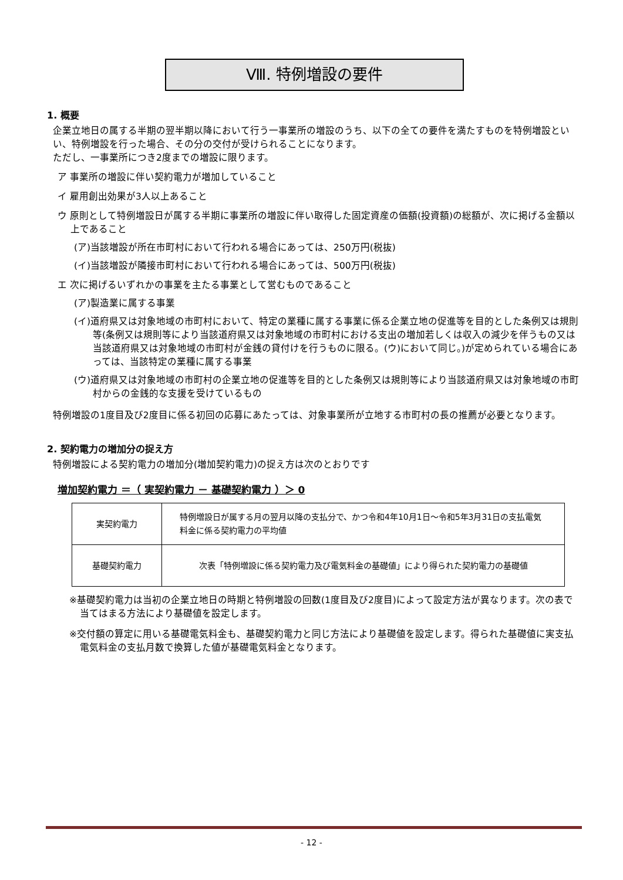Ⅷ. 特例増設の要件
1. 概要
企業立地日の属する半期の翌半期以降において行う一事業所の増設のうち、以下の全ての要件を満たすものを特例増設といい、特例増設を行った場合、その分の交付が受けられることになります。
ただし、一事業所につき2度までの増設に限ります。
ア 事業所の増設に伴い契約電力が増加していること
イ 雇用創出効果が3人以上あること
ウ 原則として特例増設日が属する半期に事業所の増設に伴い取得した固定資産の価額(投資額)の総額が、次に掲げる金額以上であること
(ア)当該増設が所在市町村において行われる場合にあっては、250万円(税抜)
(イ)当該増設が隣接市町村において行われる場合にあっては、500万円(税抜)
エ 次に掲げるいずれかの事業を主たる事業として営むものであること
(ア)製造業に属する事業
(イ)道府県又は対象地域の市町村において、特定の業種に属する事業に係る企業立地の促進等を目的とした条例又は規則等(条例又は規則等により当該道府県又は対象地域の市町村における支出の増加若しくは収入の減少を伴うもの又は当該道府県又は対象地域の市町村が金銭の貸付けを行うものに限る。(ウ)において同じ。)が定められている場合にあっては、当該特定の業種に属する事業
(ウ)道府県又は対象地域の市町村の企業立地の促進等を目的とした条例又は規則等により当該道府県又は対象地域の市町村からの金銭的な支援を受けているもの
特例増設の1度目及び2度目に係る初回の応募にあたっては、対象事業所が立地する市町村の長の推薦が必要となります。
2. 契約電力の増加分の捉え方
特例増設による契約電力の増加分(増加契約電力)の捉え方は次のとおりです
増加契約電力 ＝（ 実契約電力 － 基礎契約電力 ）＞ 0
| 実契約電力 | 特例増設日が属する月の翌月以降の支払分で、かつ令和4年10月1日～令和5年3月31日の支払電気料金に係る契約電力の平均値 |
| 基礎契約電力 | 次表「特例増設に係る契約電力及び電気料金の基礎値」により得られた契約電力の基礎値 |
※基礎契約電力は当初の企業立地日の時期と特例増設の回数(1度目及び2度目)によって設定方法が異なります。次の表で当てはまる方法により基礎値を設定します。
※交付額の算定に用いる基礎電気料金も、基礎契約電力と同じ方法により基礎値を設定します。得られた基礎値に実支払電気料金の支払月数で換算した値が基礎電気料金となります。
- 12 -